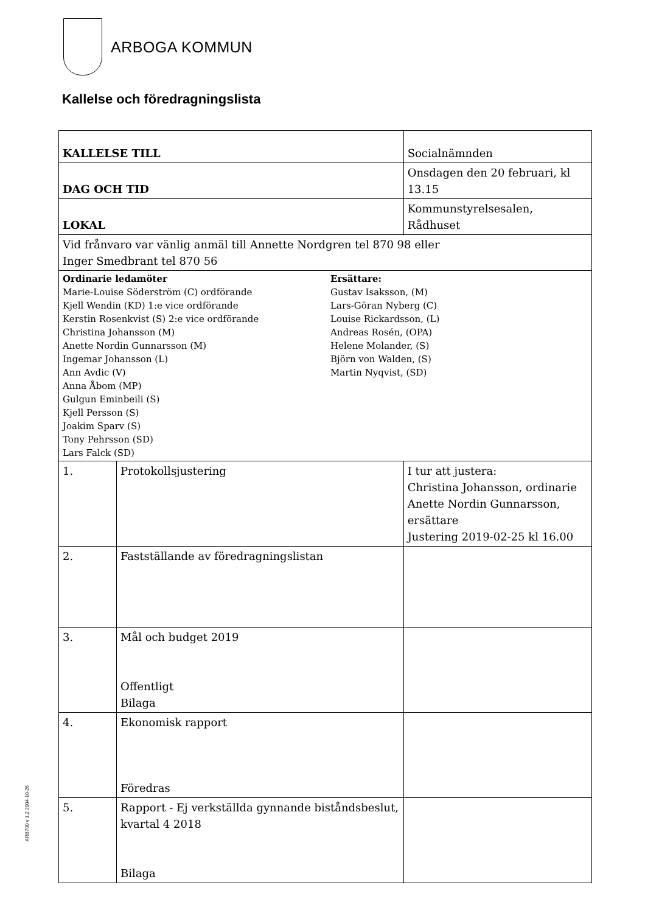ARBOGA KOMMUN
Kallelse och föredragningslista
| KALLELSE TILL | | Socialnämnden |
| DAG OCH TID | | Onsdagen den 20 februari, kl 13.15 |
| LOKAL | | Kommunstyrelsesalen, Rådhuset |
| Vid frånvaro var vänlig anmäl till Annette Nordgren tel 870 98 eller Inger Smedbrant tel 870 56 | | |
| Ordinarie ledamöter Marie-Louise Söderström (C) ordförande Kjell Wendin (KD) 1:e vice ordförande Kerstin Rosenkvist (S) 2:e vice ordförande Christina Johansson (M) Anette Nordin Gunnarsson (M) Ingemar Johansson (L) Ann Avdic (V) Anna Åbom (MP) Gulgun Eminbeili (S) Kjell Persson (S) Joakim Sparv (S) Tony Pehrsson (SD) Lars Falck (SD) Ersättare: Gustav Isaksson, (M) Lars-Göran Nyberg (C) Louise Rickardsson, (L) Andreas Rosén, (OPA) Helene Molander, (S) Björn von Walden, (S) Martin Nyqvist, (SD) | | |
| 1. | Protokollsjustering | I tur att justera: Christina Johansson, ordinarie Anette Nordin Gunnarsson, ersättare Justering 2019-02-25 kl 16.00 |
| 2. | Fastställande av föredragningslistan | |
| 3. | Mål och budget 2019 Offentligt Bilaga | |
| 4. | Ekonomisk rapport Föredras | |
| 5. | Rapport - Ej verkställda gynnande biståndsbeslut, kvartal 4 2018 Bilaga | |
ARB700 v 1.2 2004-10-26